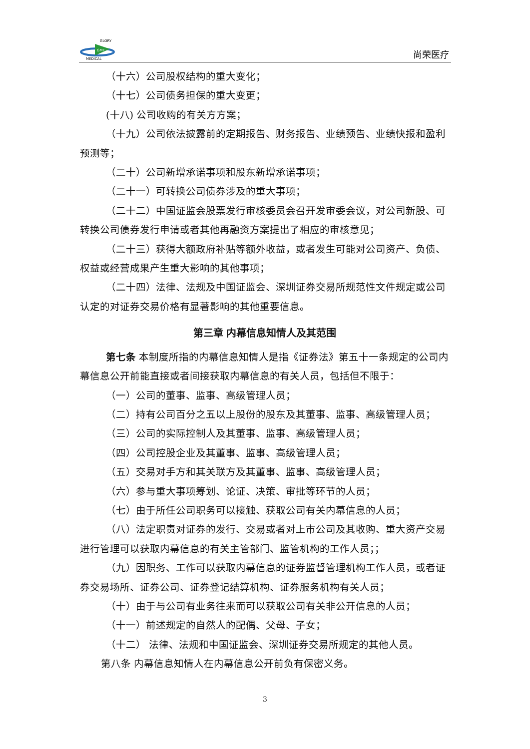GMF
GLORY
MEDICAL
尚荣医疗
（十六）公司股权结构的重大变化；
（十七）公司债务担保的重大变更；
(十八) 公司收购的有关方方案；
（十九）公司依法披露前的定期报告、财务报告、业绩预告、业绩快报和盈利预测等；
（二十）公司新增承诺事项和股东新增承诺事项；
（二十一）可转换公司债券涉及的重大事项；
（二十二）中国证监会股票发行审核委员会召开发审委会议，对公司新股、可转换公司债券发行申请或者其他再融资方案提出了相应的审核意见；
（二十三）获得大额政府补贴等额外收益，或者发生可能对公司资产、负债、权益或经营成果产生重大影响的其他事项；
（二十四）法律、法规及中国证监会、深圳证券交易所规范性文件规定或公司认定的对证券交易价格有显著影响的其他重要信息。
第三章 内幕信息知情人及其范围
第七条 本制度所指的内幕信息知情人是指《证券法》第五十一条规定的公司内幕信息公开前能直接或者间接获取内幕信息的有关人员，包括但不限于：
（一）公司的董事、监事、高级管理人员；
（二）持有公司百分之五以上股份的股东及其董事、监事、高级管理人员；
（三）公司的实际控制人及其董事、监事、高级管理人员；
（四）公司控股企业及其董事、监事、高级管理人员；
（五）交易对手方和其关联方及其董事、监事、高级管理人员；
（六）参与重大事项筹划、论证、决策、审批等环节的人员；
（七）由于所任公司职务可以接触、获取公司有关内幕信息的人员；
（八）法定职责对证券的发行、交易或者对上市公司及其收购、重大资产交易进行管理可以获取内幕信息的有关主管部门、监管机构的工作人员；；
（九）因职务、工作可以获取内幕信息的证券监督管理机构工作人员，或者证券交易场所、证券公司、证券登记结算机构、证券服务机构有关人员；
（十）由于与公司有业务往来而可以获取公司有关非公开信息的人员；
（十一）前述规定的自然人的配偶、父母、子女；
（十二） 法律、法规和中国证监会、深圳证券交易所规定的其他人员。
第八条 内幕信息知情人在内幕信息公开前负有保密义务。
3